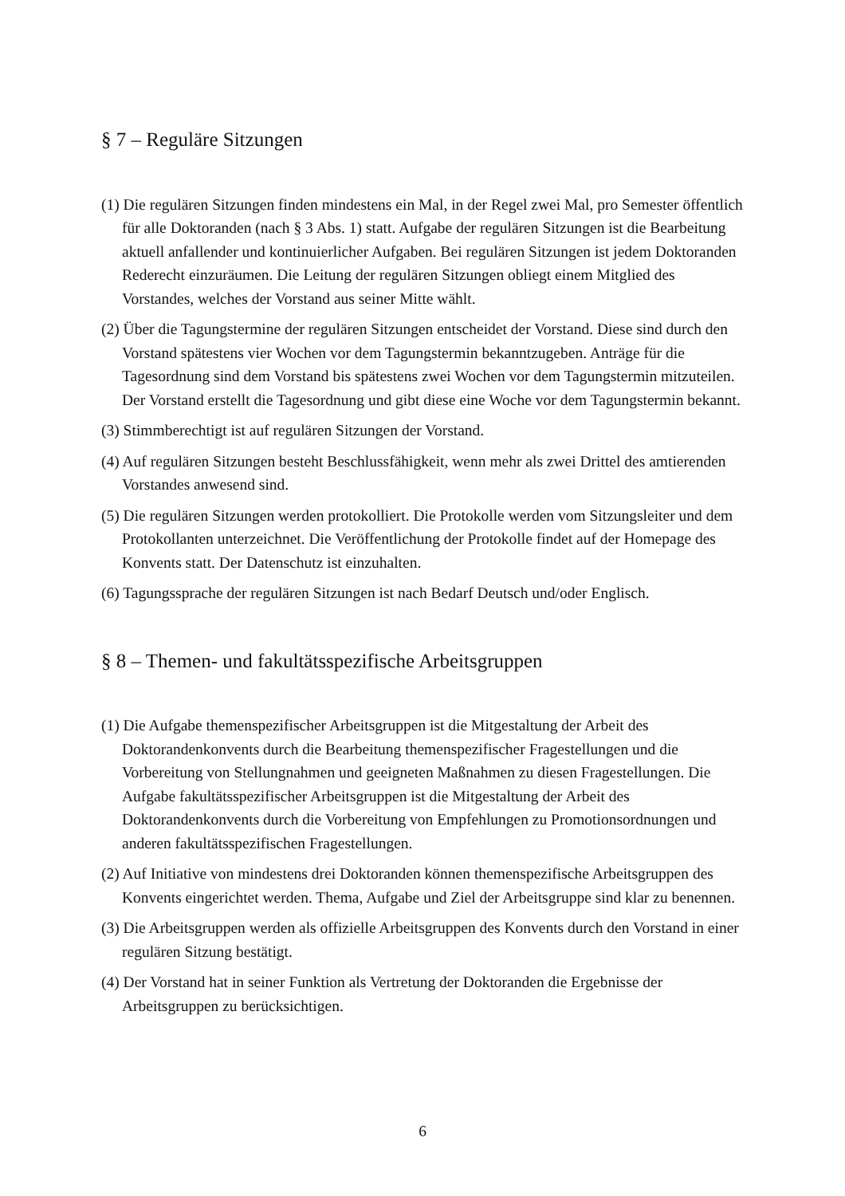§ 7 – Reguläre Sitzungen
(1) Die regulären Sitzungen finden mindestens ein Mal, in der Regel zwei Mal, pro Semester öffentlich für alle Doktoranden (nach § 3 Abs. 1) statt. Aufgabe der regulären Sitzungen ist die Bearbeitung aktuell anfallender und kontinuierlicher Aufgaben. Bei regulären Sitzungen ist jedem Doktoranden Rederecht einzuräumen. Die Leitung der regulären Sitzungen obliegt einem Mitglied des Vorstandes, welches der Vorstand aus seiner Mitte wählt.
(2) Über die Tagungstermine der regulären Sitzungen entscheidet der Vorstand. Diese sind durch den Vorstand spätestens vier Wochen vor dem Tagungstermin bekanntzugeben. Anträge für die Tagesordnung sind dem Vorstand bis spätestens zwei Wochen vor dem Tagungstermin mitzuteilen. Der Vorstand erstellt die Tagesordnung und gibt diese eine Woche vor dem Tagungstermin bekannt.
(3) Stimmberechtigt ist auf regulären Sitzungen der Vorstand.
(4) Auf regulären Sitzungen besteht Beschlussfähigkeit, wenn mehr als zwei Drittel des amtierenden Vorstandes anwesend sind.
(5) Die regulären Sitzungen werden protokolliert. Die Protokolle werden vom Sitzungsleiter und dem Protokollanten unterzeichnet. Die Veröffentlichung der Protokolle findet auf der Homepage des Konvents statt. Der Datenschutz ist einzuhalten.
(6) Tagungssprache der regulären Sitzungen ist nach Bedarf Deutsch und/oder Englisch.
§ 8 – Themen- und fakultätsspezifische Arbeitsgruppen
(1) Die Aufgabe themenspezifischer Arbeitsgruppen ist die Mitgestaltung der Arbeit des Doktorandenkonvents durch die Bearbeitung themenspezifischer Fragestellungen und die Vorbereitung von Stellungnahmen und geeigneten Maßnahmen zu diesen Fragestellungen. Die Aufgabe fakultätsspezifischer Arbeitsgruppen ist die Mitgestaltung der Arbeit des Doktorandenkonvents durch die Vorbereitung von Empfehlungen zu Promotionsordnungen und anderen fakultätsspezifischen Fragestellungen.
(2) Auf Initiative von mindestens drei Doktoranden können themenspezifische Arbeitsgruppen des Konvents eingerichtet werden. Thema, Aufgabe und Ziel der Arbeitsgruppe sind klar zu benennen.
(3) Die Arbeitsgruppen werden als offizielle Arbeitsgruppen des Konvents durch den Vorstand in einer regulären Sitzung bestätigt.
(4) Der Vorstand hat in seiner Funktion als Vertretung der Doktoranden die Ergebnisse der Arbeitsgruppen zu berücksichtigen.
6